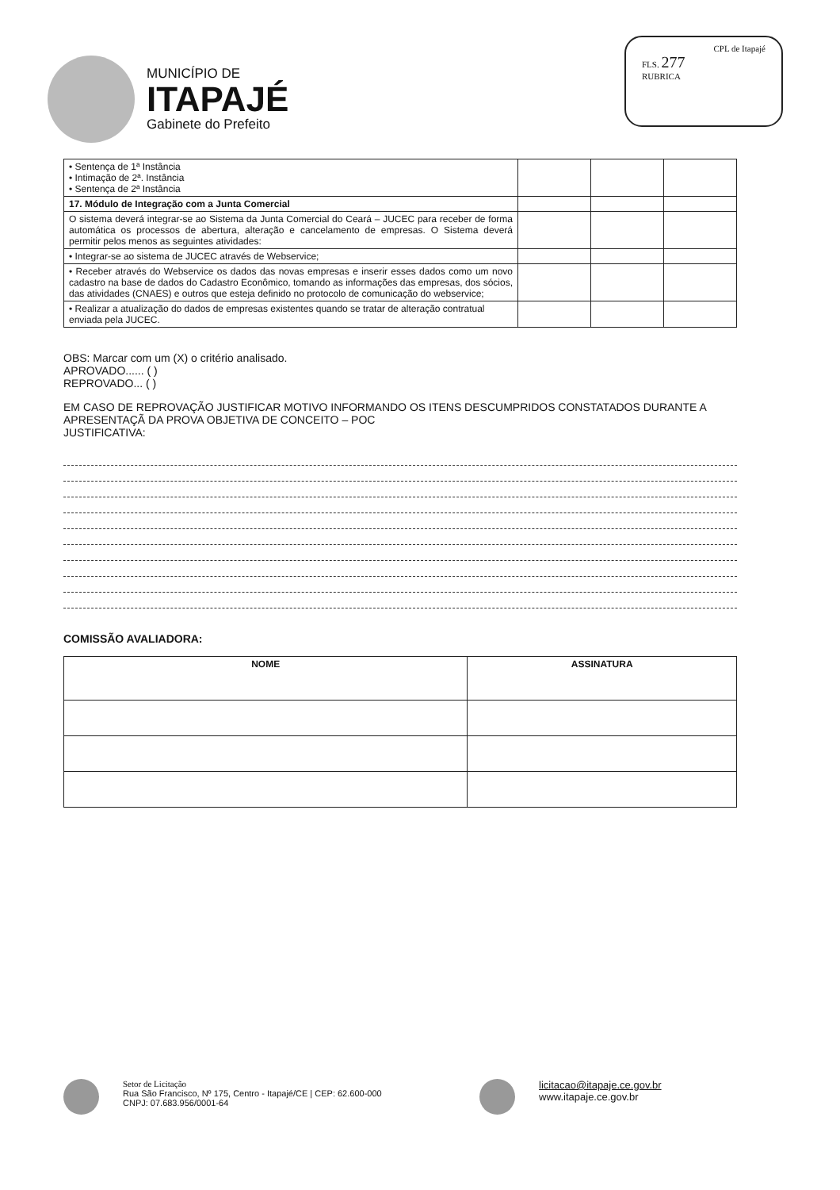MUNICÍPIO DE
ITAPAJÉ
Gabinete do Prefeito
CPL de Itapajé
FLS. 277
RUBRICA
| • Sentença de 1ª Instância • Intimação de 2ª. Instância • Sentença de 2ª Instância | | | |
| 17. Módulo de Integração com a Junta Comercial | | | |
| O sistema deverá integrar-se ao Sistema da Junta Comercial do Ceará – JUCEC para receber de forma automática os processos de abertura, alteração e cancelamento de empresas. O Sistema deverá permitir pelos menos as seguintes atividades: | | | |
| • Integrar-se ao sistema de JUCEC através de Webservice; | | | |
| • Receber através do Webservice os dados das novas empresas e inserir esses dados como um novo cadastro na base de dados do Cadastro Econômico, tomando as informações das empresas, dos sócios, das atividades (CNAES) e outros que esteja definido no protocolo de comunicação do webservice; | | | |
| • Realizar a atualização do dados de empresas existentes quando se tratar de alteração contratual enviada pela JUCEC. | | | |
OBS: Marcar com um (X) o critério analisado.
APROVADO...... ( )
REPROVADO... ( )
EM CASO DE REPROVAÇÃO JUSTIFICAR MOTIVO INFORMANDO OS ITENS DESCUMPRIDOS CONSTATADOS DURANTE A APRESENTAÇÃ DA PROVA OBJETIVA DE CONCEITO – POC
JUSTIFICATIVA:
COMISSÃO AVALIADORA:
| NOME | ASSINATURA |
| --- | --- |
Setor de Licitação
Rua São Francisco, Nº 175, Centro - Itapajé/CE | CEP: 62.600-000
CNPJ: 07.683.956/0001-64
licitacao@itapaje.ce.gov.br
www.itapaje.ce.gov.br